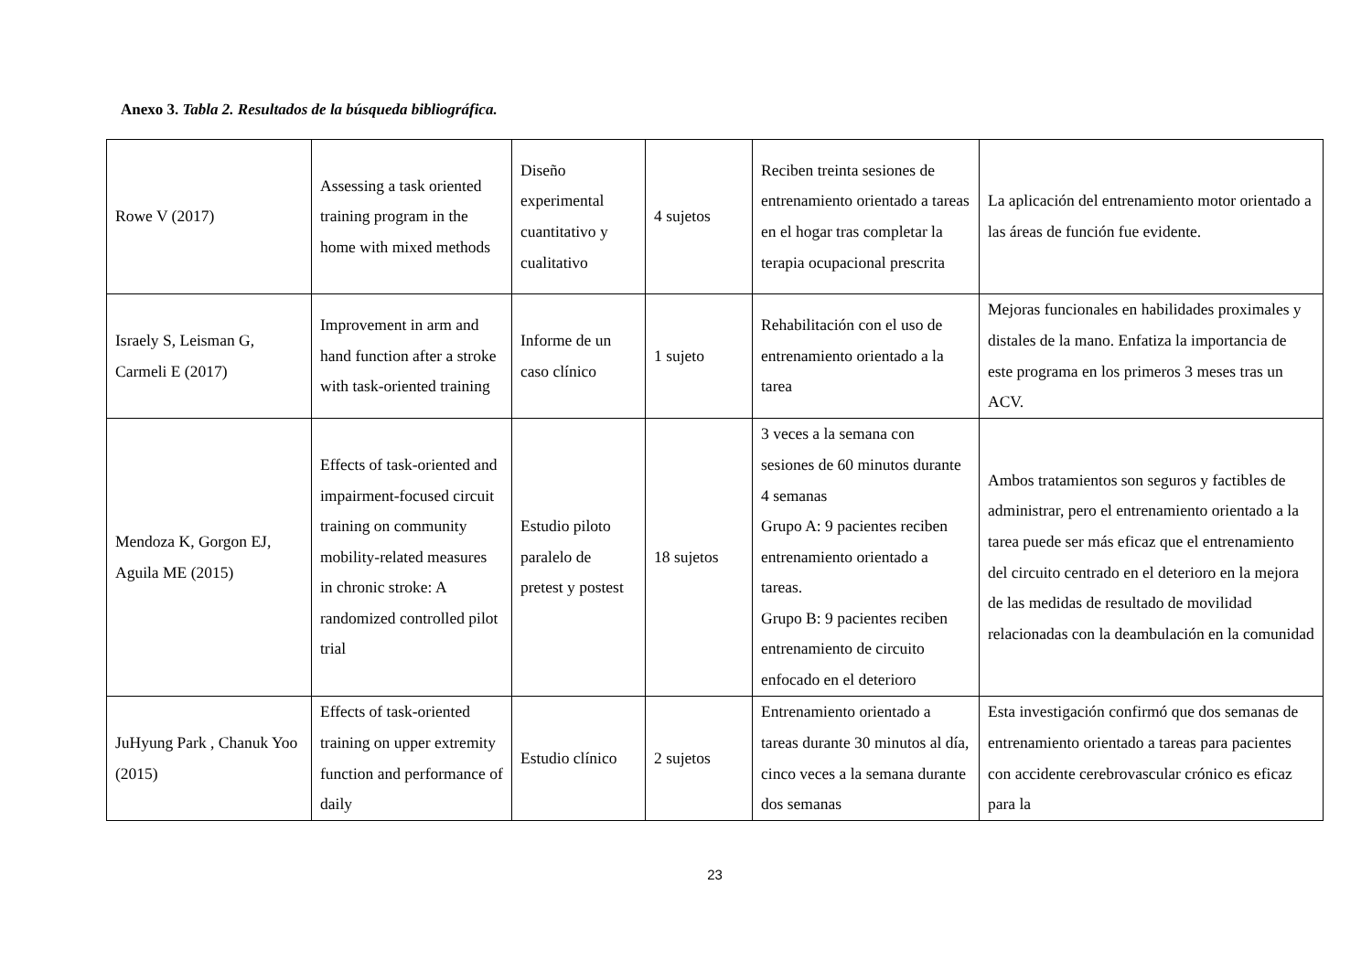Anexo 3. Tabla 2. Resultados de la búsqueda bibliográfica.
| Rowe V (2017) | Assessing a task oriented training program in the home with mixed methods | Diseño experimental cuantitativo y cualitativo | 4 sujetos | Reciben treinta sesiones de entrenamiento orientado a tareas en el hogar tras completar la terapia ocupacional prescrita | La aplicación del entrenamiento motor orientado a las áreas de función fue evidente. |
| Israely S, Leisman G, Carmeli E (2017) | Improvement in arm and hand function after a stroke with task-oriented training | Informe de un caso clínico | 1 sujeto | Rehabilitación con el uso de entrenamiento orientado a la tarea | Mejoras funcionales en habilidades proximales y distales de la mano. Enfatiza la importancia de este programa en los primeros 3 meses tras un ACV. |
| Mendoza K, Gorgon EJ, Aguila ME (2015) | Effects of task-oriented and impairment-focused circuit training on community mobility-related measures in chronic stroke: A randomized controlled pilot trial | Estudio piloto paralelo de pretest y postest | 18 sujetos | 3 veces a la semana con sesiones de 60 minutos durante 4 semanas Grupo A: 9 pacientes reciben entrenamiento orientado a tareas. Grupo B: 9 pacientes reciben entrenamiento de circuito enfocado en el deterioro | Ambos tratamientos son seguros y factibles de administrar, pero el entrenamiento orientado a la tarea puede ser más eficaz que el entrenamiento del circuito centrado en el deterioro en la mejora de las medidas de resultado de movilidad relacionadas con la deambulación en la comunidad |
| JuHyung Park , Chanuk Yoo (2015) | Effects of task-oriented training on upper extremity function and performance of daily | Estudio clínico | 2 sujetos | Entrenamiento orientado a tareas durante 30 minutos al día, cinco veces a la semana durante dos semanas | Esta investigación confirmó que dos semanas de entrenamiento orientado a tareas para pacientes con accidente cerebrovascular crónico es eficaz para la |
23